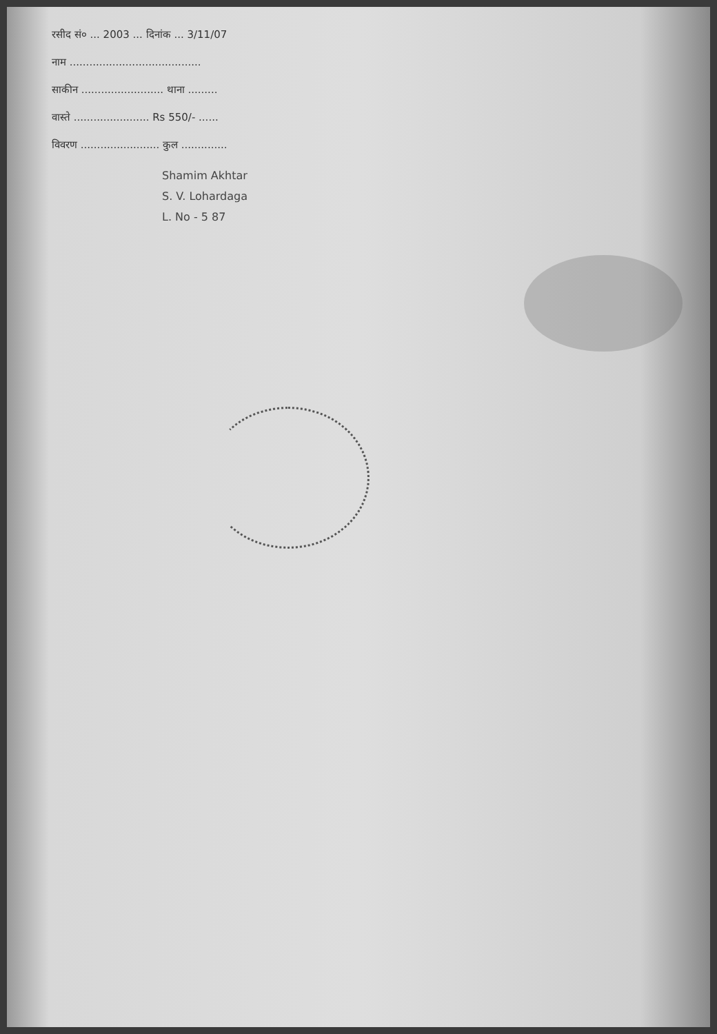रसीद सं० ... 2003 ... दिनांक ... 3/11/07
नाम ........................................
साकीन ......................... थाना .........
वास्ते ....................... Rs 550/- ......
विवरण ........................ कुल ..............
Shamim Akhtar
S. V. Lohardaga
L. No - 5 87